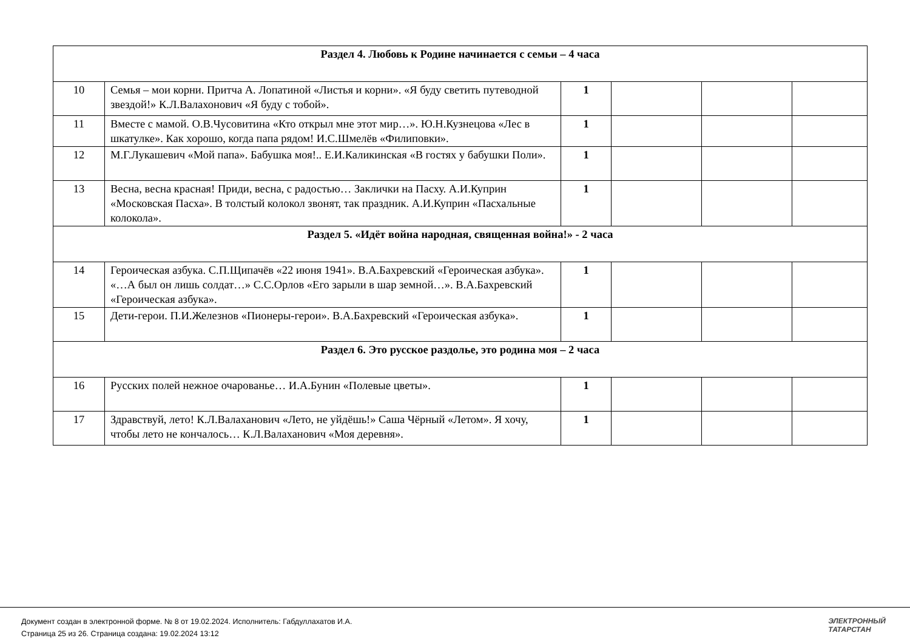| Раздел 4. Любовь к Родине начинается с семьи – 4 часа | | | | | |
| 10 | Семья – мои корни. Притча А. Лопатиной «Листья и корни». «Я буду светить путеводной звездой!» К.Л.Валахонович «Я буду с тобой». | 1 | | | |
| 11 | Вместе с мамой. О.В.Чусовитина «Кто открыл мне этот мир…». Ю.Н.Кузнецова «Лес в шкатулке». Как хорошо, когда папа рядом! И.С.Шмелёв «Филиповки». | 1 | | | |
| 12 | М.Г.Лукашевич «Мой папа». Бабушка моя!.. Е.И.Каликинская «В гостях у бабушки Поли». | 1 | | | |
| 13 | Весна, весна красная! Приди, весна, с радостью… Заклички на Пасху. А.И.Куприн «Московская Пасха». В толстый колокол звонят, так праздник. А.И.Куприн «Пасхальные колокола». | 1 | | | |
| Раздел 5. «Идёт война народная, священная война!» - 2 часа | | | | | |
| 14 | Героическая азбука. С.П.Щипачёв «22 июня 1941». В.А.Бахревский «Героическая азбука». «…А был он лишь солдат…» С.С.Орлов «Его зарыли в шар земной…». В.А.Бахревский «Героическая азбука». | 1 | | | |
| 15 | Дети-герои. П.И.Железнов «Пионеры-герои». В.А.Бахревский «Героическая азбука». | 1 | | | |
| Раздел 6. Это русское раздолье, это родина моя – 2 часа | | | | | |
| 16 | Русских полей нежное очарованье… И.А.Бунин «Полевые цветы». | 1 | | | |
| 17 | Здравствуй, лето! К.Л.Валаханович «Лето, не уйдёшь!» Саша Чёрный «Летом». Я хочу, чтобы лето не кончалось… К.Л.Валаханович «Моя деревня». | 1 | | | |
Документ создан в электронной форме. № 8 от 19.02.2024. Исполнитель: Габдуллахатов И.А.
Страница 25 из 26. Страница создана: 19.02.2024 13:12
ЭЛЕКТРОННЫЙ
ТАТАРСТАН